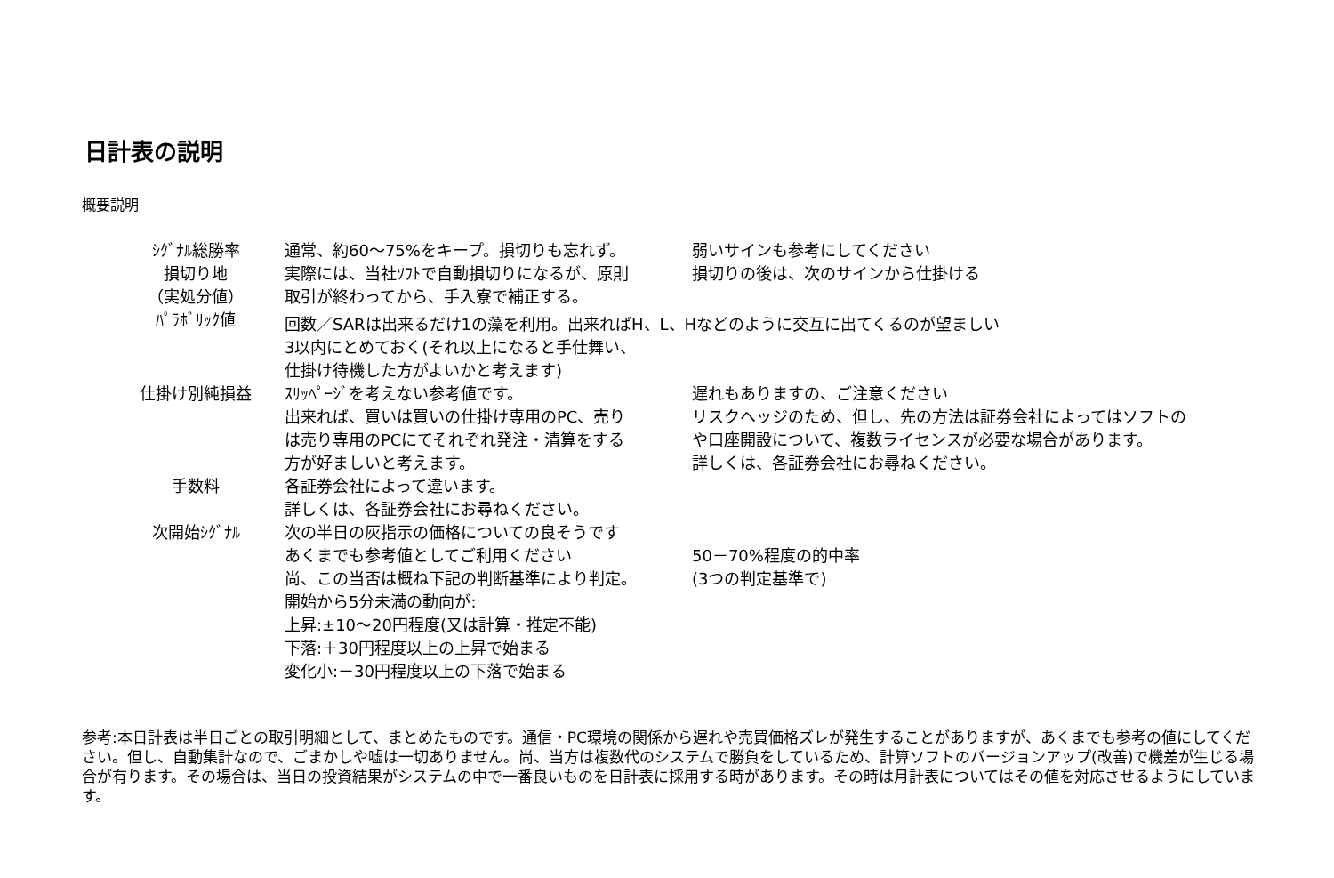日計表の説明
概要説明
| ｼｸﾞﾅﾙ総勝率 | 通常、約60～75%をキープ。損切りも忘れず。 | 弱いサインも参考にしてください |
| 損切り地 | 実際には、当社ｿﾌﾄで自動損切りになるが、原則 | 損切りの後は、次のサインから仕掛ける |
| （実処分値） | 取引が終わってから、手入寮で補正する。 | |
| ﾊﾟﾗﾎﾞﾘｯｸ値 | 回数／SARは出来るだけ1の藻を利用。出来ればH、L、Hなどのように交互に出てくるのが望ましい | |
| | 3以内にとめておく(それ以上になると手仕舞い、 | |
| | 仕掛け待機した方がよいかと考えます) | |
| 仕掛け別純損益 | ｽﾘｯﾍﾟｰｼﾞを考えない参考値です。 | 遅れもありますの、ご注意ください |
| | 出来れば、買いは買いの仕掛け専用のPC、売り | リスクヘッジのため、但し、先の方法は証券会社によってはソフトの |
| | は売り専用のPCにてそれぞれ発注・清算をする | や口座開設について、複数ライセンスが必要な場合があります。 |
| | 方が好ましいと考えます。 | 詳しくは、各証券会社にお尋ねください。 |
| 手数料 | 各証券会社によって違います。 | |
| | 詳しくは、各証券会社にお尋ねください。 | |
| 次開始ｼｸﾞﾅﾙ | 次の半日の灰指示の価格についての良そうです | |
| | あくまでも参考値としてご利用ください | 50－70%程度の的中率 |
| | 尚、この当否は概ね下記の判断基準により判定。 | (3つの判定基準で) |
| | 開始から5分未満の動向が: | |
| | 上昇:±10～20円程度(又は計算・推定不能) | |
| | 下落:＋30円程度以上の上昇で始まる | |
| | 変化小:－30円程度以上の下落で始まる | |
参考:本日計表は半日ごとの取引明細として、まとめたものです。通信・PC環境の関係から遅れや売買価格ズレが発生することがありますが、あくまでも参考の値にしてください。但し、自動集計なので、ごまかしや嘘は一切ありません。尚、当方は複数代のシステムで勝負をしているため、計算ソフトのバージョンアップ(改善)で機差が生じる場合が有ります。その場合は、当日の投資結果がシステムの中で一番良いものを日計表に採用する時があります。その時は月計表についてはその値を対応させるようにしています。